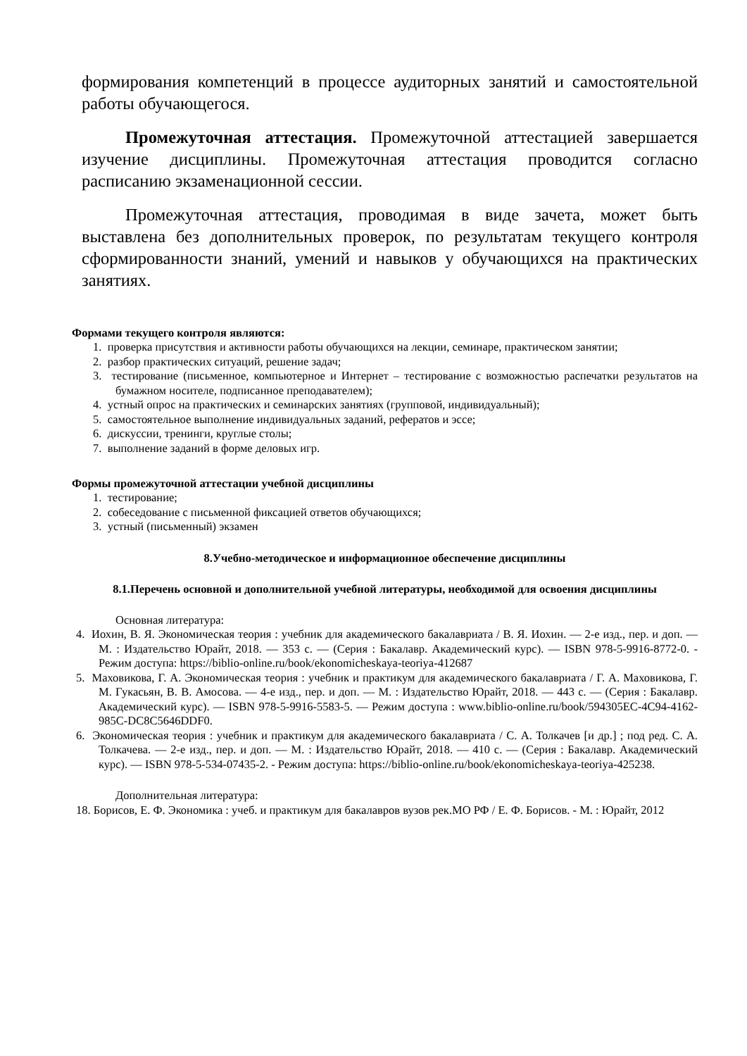формирования компетенций в процессе аудиторных занятий и самостоятельной работы обучающегося.
Промежуточная аттестация. Промежуточной аттестацией завершается изучение дисциплины. Промежуточная аттестация проводится согласно расписанию экзаменационной сессии.
Промежуточная аттестация, проводимая в виде зачета, может быть выставлена без дополнительных проверок, по результатам текущего контроля сформированности знаний, умений и навыков у обучающихся на практических занятиях.
Формами текущего контроля являются:
1. проверка присутствия и активности работы обучающихся на лекции, семинаре, практическом занятии;
2. разбор практических ситуаций, решение задач;
3. тестирование (письменное, компьютерное и Интернет – тестирование с возможностью распечатки результатов на бумажном носителе, подписанное преподавателем);
4. устный опрос на практических и семинарских занятиях (групповой, индивидуальный);
5. самостоятельное выполнение индивидуальных заданий, рефератов и эссе;
6. дискуссии, тренинги, круглые столы;
7. выполнение заданий в форме деловых игр.
Формы промежуточной аттестации учебной дисциплины
1. тестирование;
2. собеседование с письменной фиксацией ответов обучающихся;
3. устный (письменный) экзамен
8.Учебно-методическое и информационное обеспечение дисциплины
8.1.Перечень основной и дополнительной учебной литературы, необходимой для освоения дисциплины
Основная литература:
4. Иохин, В. Я. Экономическая теория : учебник для академического бакалавриата / В. Я. Иохин. — 2-е изд., пер. и доп. — М. : Издательство Юрайт, 2018. — 353 с. — (Серия : Бакалавр. Академический курс). — ISBN 978-5-9916-8772-0. - Режим доступа: https://biblio-online.ru/book/ekonomicheskaya-teoriya-412687
5. Маховикова, Г. А. Экономическая теория : учебник и практикум для академического бакалавриата / Г. А. Маховикова, Г. М. Гукасьян, В. В. Амосова. — 4-е изд., пер. и доп. — М. : Издательство Юрайт, 2018. — 443 с. — (Серия : Бакалавр. Академический курс). — ISBN 978-5-9916-5583-5. — Режим доступа : www.biblio-online.ru/book/594305EC-4C94-4162-985C-DC8C5646DDF0.
6. Экономическая теория : учебник и практикум для академического бакалавриата / С. А. Толкачев [и др.] ; под ред. С. А. Толкачева. — 2-е изд., пер. и доп. — М. : Издательство Юрайт, 2018. — 410 с. — (Серия : Бакалавр. Академический курс). — ISBN 978-5-534-07435-2. - Режим доступа: https://biblio-online.ru/book/ekonomicheskaya-teoriya-425238.
Дополнительная литература:
18. Борисов, Е. Ф. Экономика : учеб. и практикум для бакалавров вузов рек.МО РФ / Е. Ф. Борисов. - М. : Юрайт, 2012